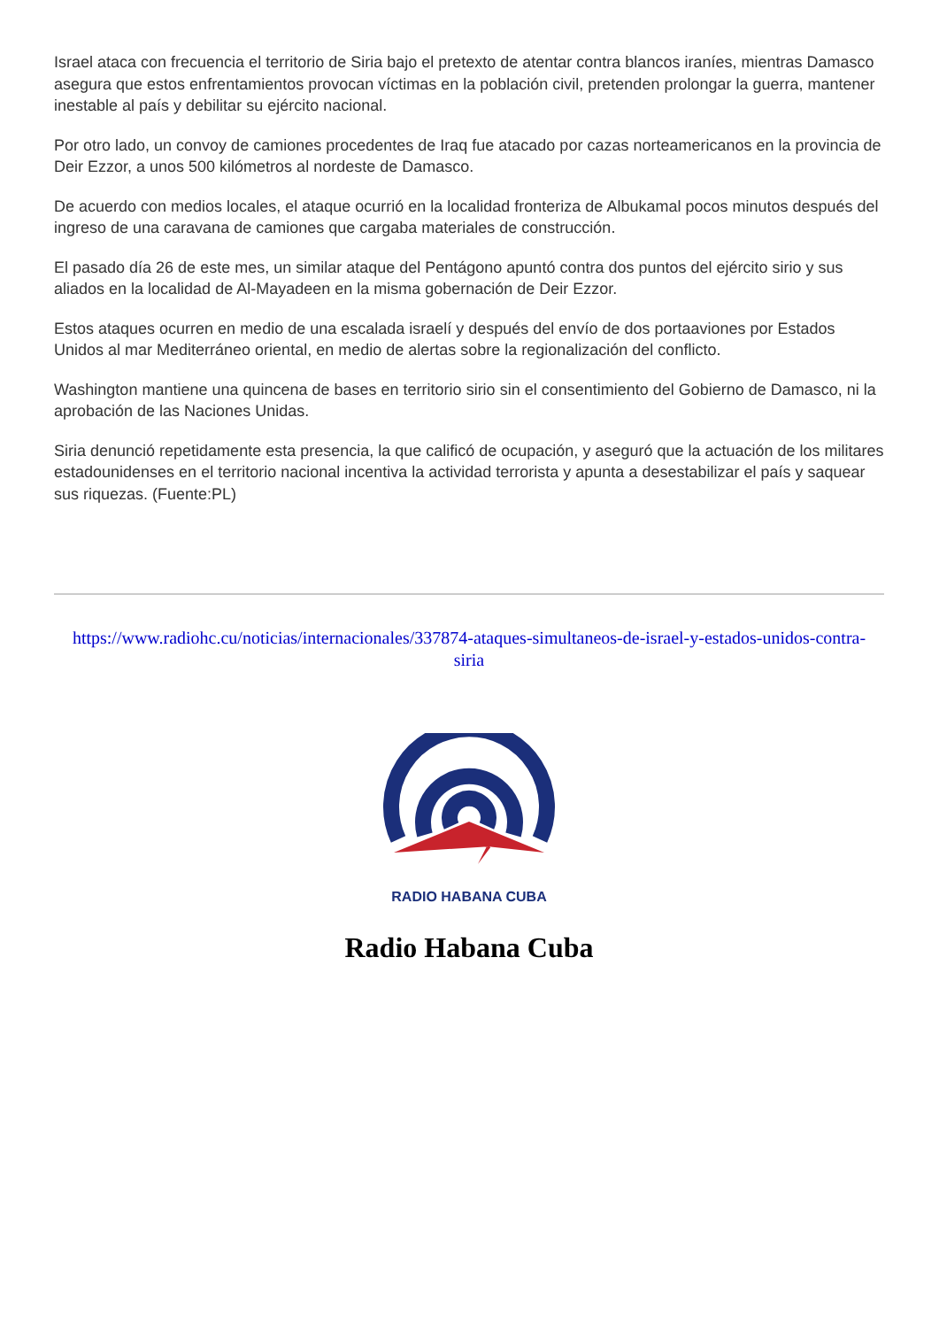Israel ataca con frecuencia el territorio de Siria bajo el pretexto de atentar contra blancos iraníes, mientras Damasco asegura que estos enfrentamientos provocan víctimas en la población civil, pretenden prolongar la guerra, mantener inestable al país y debilitar su ejército nacional.
Por otro lado, un convoy de camiones procedentes de Iraq fue atacado por cazas norteamericanos en la provincia de Deir Ezzor, a unos 500 kilómetros al nordeste de Damasco.
De acuerdo con medios locales, el ataque ocurrió en la localidad fronteriza de Albukamal pocos minutos después del ingreso de una caravana de camiones que cargaba materiales de construcción.
El pasado día 26 de este mes, un similar ataque del Pentágono apuntó contra dos puntos del ejército sirio y sus aliados en la localidad de Al-Mayadeen en la misma gobernación de Deir Ezzor.
Estos ataques ocurren en medio de una escalada israelí y después del envío de dos portaaviones por Estados Unidos al mar Mediterráneo oriental, en medio de alertas sobre la regionalización del conflicto.
Washington mantiene una quincena de bases en territorio sirio sin el consentimiento del Gobierno de Damasco, ni la aprobación de las Naciones Unidas.
Siria denunció repetidamente esta presencia, la que calificó de ocupación, y aseguró que la actuación de los militares estadounidenses en el territorio nacional incentiva la actividad terrorista y apunta a desestabilizar el país y saquear sus riquezas. (Fuente:PL)
https://www.radiohc.cu/noticias/internacionales/337874-ataques-simultaneos-de-israel-y-estados-unidos-contra-siria
RADIO HABANA CUBA
Radio Habana Cuba